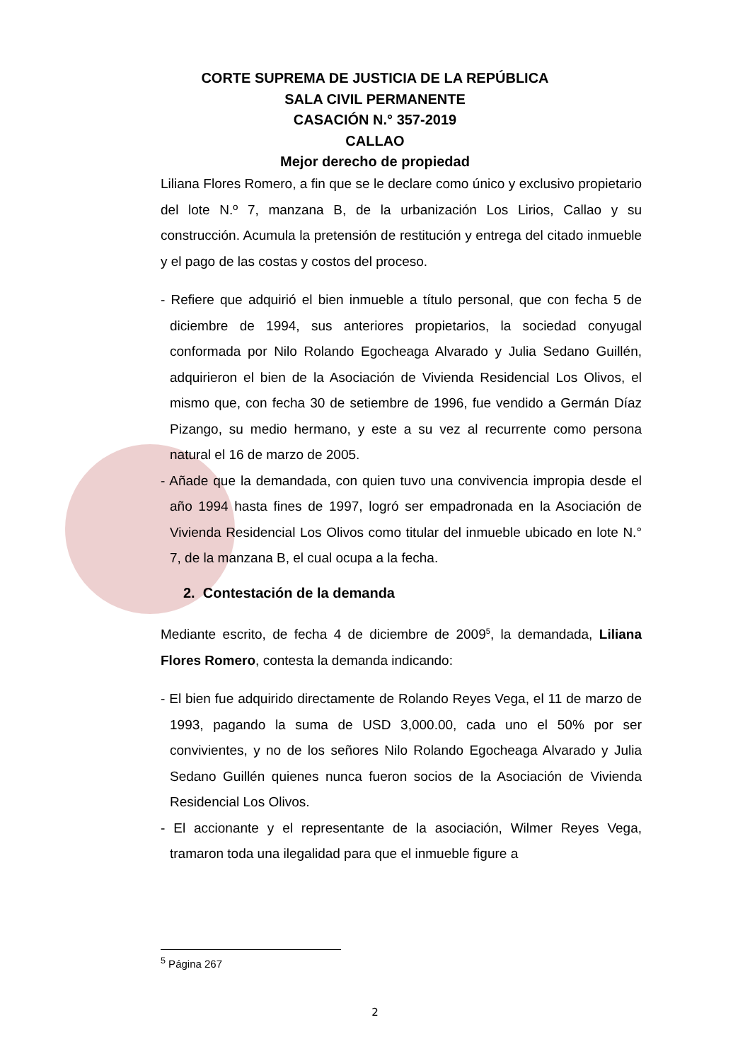CORTE SUPREMA DE JUSTICIA DE LA REPÚBLICA
SALA CIVIL PERMANENTE
CASACIÓN N.° 357-2019
CALLAO
Mejor derecho de propiedad
Liliana Flores Romero, a fin que se le declare como único y exclusivo propietario del lote N.º 7, manzana B, de la urbanización Los Lirios, Callao y su construcción. Acumula la pretensión de restitución y entrega del citado inmueble y el pago de las costas y costos del proceso.
- Refiere que adquirió el bien inmueble a título personal, que con fecha 5 de diciembre de 1994, sus anteriores propietarios, la sociedad conyugal conformada por Nilo Rolando Egocheaga Alvarado y Julia Sedano Guillén, adquirieron el bien de la Asociación de Vivienda Residencial Los Olivos, el mismo que, con fecha 30 de setiembre de 1996, fue vendido a Germán Díaz Pizango, su medio hermano, y este a su vez al recurrente como persona natural el 16 de marzo de 2005.
- Añade que la demandada, con quien tuvo una convivencia impropia desde el año 1994 hasta fines de 1997, logró ser empadronada en la Asociación de Vivienda Residencial Los Olivos como titular del inmueble ubicado en lote N.° 7, de la manzana B, el cual ocupa a la fecha.
2. Contestación de la demanda
Mediante escrito, de fecha 4 de diciembre de 2009<sup>5</sup>, la demandada, Liliana Flores Romero, contesta la demanda indicando:
- El bien fue adquirido directamente de Rolando Reyes Vega, el 11 de marzo de 1993, pagando la suma de USD 3,000.00, cada uno el 50% por ser convivientes, y no de los señores Nilo Rolando Egocheaga Alvarado y Julia Sedano Guillén quienes nunca fueron socios de la Asociación de Vivienda Residencial Los Olivos.
- El accionante y el representante de la asociación, Wilmer Reyes Vega, tramaron toda una ilegalidad para que el inmueble figure a
<sup>5</sup> Página 267
2